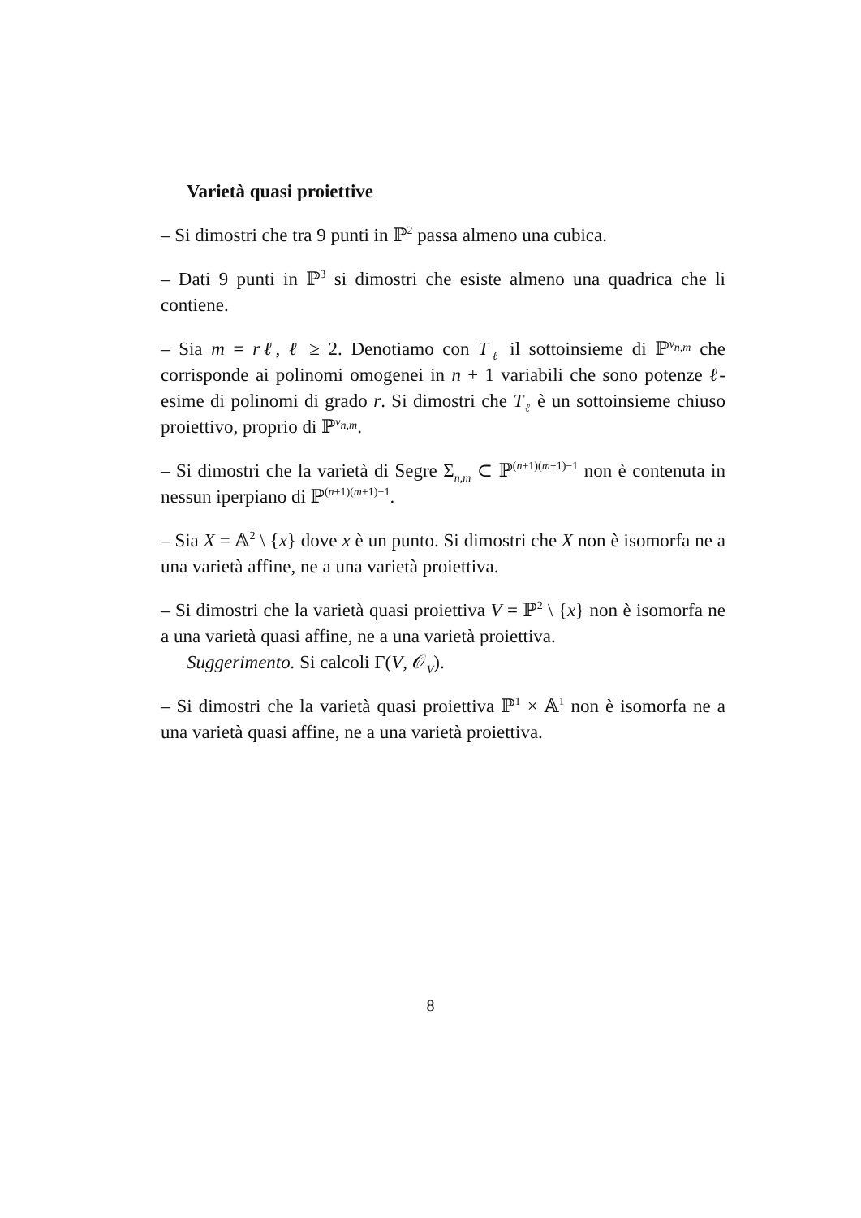Varietà quasi proiettive
– Si dimostri che tra 9 punti in ℙ<sup>2</sup> passa almeno una cubica.
– Dati 9 punti in ℙ<sup>3</sup> si dimostri che esiste almeno una quadrica che li contiene.
– Sia m = rℓ, ℓ ≥ 2. Denotiamo con T<sub>ℓ</sub> il sottoinsieme di ℙ<sup>ν<sub>n,m</sub></sup> che corrisponde ai polinomi omogenei in n + 1 variabili che sono potenze ℓ-esime di polinomi di grado r. Si dimostri che T<sub>ℓ</sub> è un sottoinsieme chiuso proiettivo, proprio di ℙ<sup>ν<sub>n,m</sub></sup>.
– Si dimostri che la varietà di Segre Σ<sub>n,m</sub> ⊂ ℙ<sup>(n+1)(m+1)−1</sup> non è contenuta in nessun iperpiano di ℙ<sup>(n+1)(m+1)−1</sup>.
– Sia X = 𝔸<sup>2</sup> \ {x} dove x è un punto. Si dimostri che X non è isomorfa ne a una varietà affine, ne a una varietà proiettiva.
– Si dimostri che la varietà quasi proiettiva V = ℙ<sup>2</sup> \ {x} non è isomorfa ne a una varietà quasi affine, ne a una varietà proiettiva.
Suggerimento. Si calcoli Γ(V, 𝒪<sub>V</sub>).
– Si dimostri che la varietà quasi proiettiva ℙ<sup>1</sup> × 𝔸<sup>1</sup> non è isomorfa ne a una varietà quasi affine, ne a una varietà proiettiva.
8